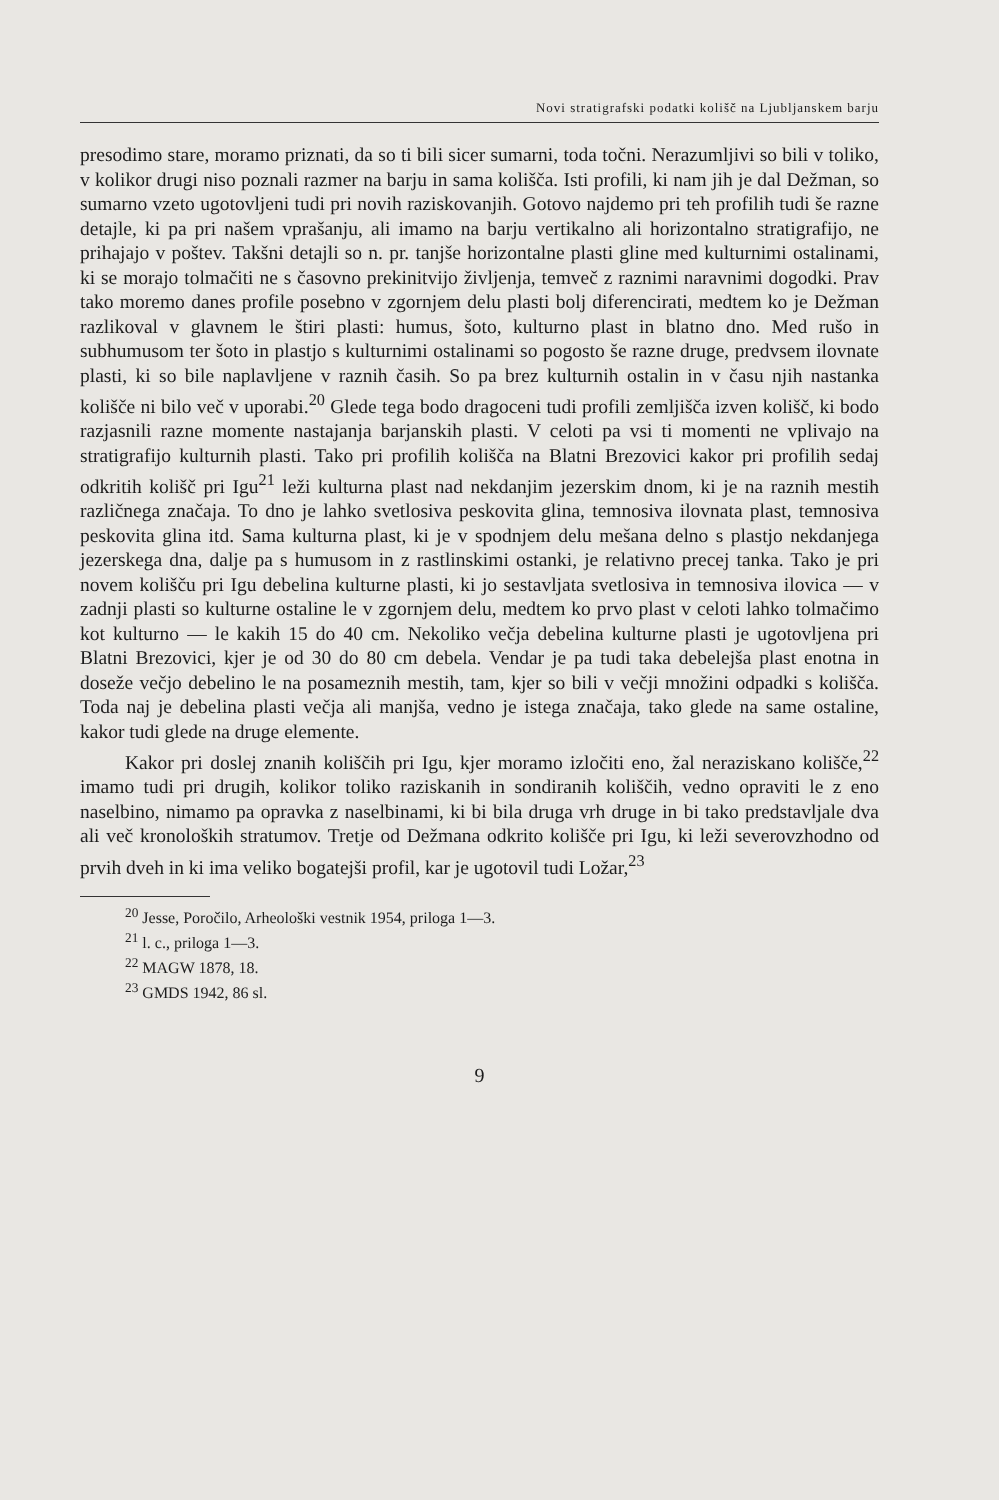Novi stratigrafski podatki kolišč na Ljubljanskem barju
presodimo stare, moramo priznati, da so ti bili sicer sumarni, toda točni. Nerazumljivi so bili v toliko, v kolikor drugi niso poznali razmer na barju in sama kolišča. Isti profili, ki nam jih je dal Dežman, so sumarno vzeto ugotovljeni tudi pri novih raziskovanjih. Gotovo najdemo pri teh profilih tudi še razne detajle, ki pa pri našem vprašanju, ali imamo na barju vertikalno ali horizontalno stratigrafijo, ne prihajajo v poštev. Takšni detajli so n. pr. tanjše horizontalne plasti gline med kulturnimi ostalinami, ki se morajo tolmačiti ne s časovno prekinitvijo življenja, temveč z raznimi naravnimi dogodki. Prav tako moremo danes profile posebno v zgornjem delu plasti bolj diferencirati, medtem ko je Dežman razlikoval v glavnem le štiri plasti: humus, šoto, kulturno plast in blatno dno. Med rušo in subhumusom ter šoto in plastjo s kulturnimi ostalinami so pogosto še razne druge, predvsem ilovnate plasti, ki so bile naplavljene v raznih časih. So pa brez kulturnih ostalin in v času njih nastanka kolišče ni bilo več v uporabi.<sup>20</sup> Glede tega bodo dragoceni tudi profili zemljišča izven kolišč, ki bodo razjasnili razne momente nastajanja barjanskih plasti. V celoti pa vsi ti momenti ne vplivajo na stratigrafijo kulturnih plasti. Tako pri profilih kolišča na Blatni Brezovici kakor pri profilih sedaj odkritih kolišč pri Igu<sup>21</sup> leži kulturna plast nad nekdanjim jezerskim dnom, ki je na raznih mestih različnega značaja. To dno je lahko svetlosiva peskovita glina, temnosiva ilovnata plast, temnosiva peskovita glina itd. Sama kulturna plast, ki je v spodnjem delu mešana delno s plastjo nekdanjega jezerskega dna, dalje pa s humusom in z rastlinskimi ostanki, je relativno precej tanka. Tako je pri novem kolišču pri Igu debelina kulturne plasti, ki jo sestavljata svetlosiva in temnosiva ilovica — v zadnji plasti so kulturne ostaline le v zgornjem delu, medtem ko prvo plast v celoti lahko tolmačimo kot kulturno — le kakih 15 do 40 cm. Nekoliko večja debelina kulturne plasti je ugotovljena pri Blatni Brezovici, kjer je od 30 do 80 cm debela. Vendar je pa tudi taka debelejša plast enotna in doseže večjo debelino le na posameznih mestih, tam, kjer so bili v večji množini odpadki s kolišča. Toda naj je debelina plasti večja ali manjša, vedno je istega značaja, tako glede na same ostaline, kakor tudi glede na druge elemente.
Kakor pri doslej znanih koliščih pri Igu, kjer moramo izločiti eno, žal neraziskano kolišče,<sup>22</sup> imamo tudi pri drugih, kolikor toliko raziskanih in sondiranih koliščih, vedno opraviti le z eno naselbino, nimamo pa opravka z naselbinami, ki bi bila druga vrh druge in bi tako predstavljale dva ali več kronoloških stratumov. Tretje od Dežmana odkrito kolišče pri Igu, ki leži severovzhodno od prvih dveh in ki ima veliko bogatejši profil, kar je ugotovil tudi Ložar,<sup>23</sup>
<sup>20</sup> Jesse, Poročilo, Arheološki vestnik 1954, priloga 1—3.
<sup>21</sup> l. c., priloga 1—3.
<sup>22</sup> MAGW 1878, 18.
<sup>23</sup> GMDS 1942, 86 sl.
9